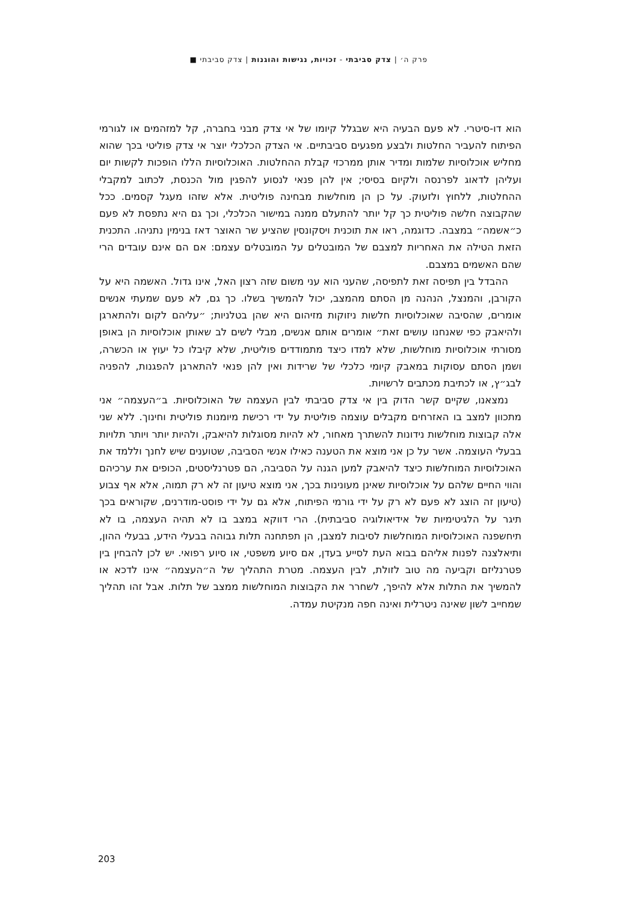פרק ה׳ | צדק סביבתי - זכויות, נגישות והוגנות | צדק סביבתי ■
הוא דו-סיטרי. לא פעם הבעיה היא שבגלל קיומו של אי צדק מבני בחברה, קל למזהמים או לגורמי הפיתוח להעביר החלטות ולבצע מפגעים סביבתיים. אי הצדק הכלכלי יוצר אי צדק פוליטי בכך שהוא מחליש אוכלוסיות שלמות ומדיר אותן ממרכזי קבלת ההחלטות. האוכלוסיות הללו הופכות לקשות יום ועליהן לדאוג לפרנסה ולקיום בסיסי; אין להן פנאי לנסוע להפגין מול הכנסת, לכתוב למקבלי ההחלטות, ללחוץ ולזעוק. על כן הן מוחלשות מבחינה פוליטית. אלא שזהו מעגל קסמים. ככל שהקבוצה חלשה פוליטית כך קל יותר להתעלם ממנה במישור הכלכלי, וכך גם היא נתפסת לא פעם כ״אשמה״ במצבה. כדוגמה, ראו את תוכנית ויסקונסין שהציע שר האוצר דאז בנימין נתניהו. התכנית הזאת הטילה את האחריות למצבם של המובטלים על המובטלים עצמם: אם הם אינם עובדים הרי שהם האשמים במצבם.
ההבדל בין תפיסה זאת לתפיסה, שהעני הוא עני משום שזה רצון האל, אינו גדול. האשמה היא על הקורבן, והמנצל, הנהנה מן הסתם מהמצב, יכול להמשיך בשלו. כך גם, לא פעם שמעתי אנשים אומרים, שהסיבה שאוכלוסיות חלשות ניזוקות מזיהום היא שהן בטלניות; ״עליהם לקום ולהתארגן ולהיאבק כפי שאנחנו עושים זאת״ אומרים אותם אנשים, מבלי לשים לב שאותן אוכלוסיות הן באופן מסורתי אוכלוסיות מוחלשות, שלא למדו כיצד מתמודדים פוליטית, שלא קיבלו כל יעוץ או הכשרה, ושמן הסתם עסוקות במאבק קיומי כלכלי של שרידות ואין להן פנאי להתארגן להפגנות, להפניה לבג״ץ, או לכתיבת מכתבים לרשויות.
נמצאנו, שקיים קשר הדוק בין אי צדק סביבתי לבין העצמה של האוכלוסיות. ב״העצמה״ אני מתכוון למצב בו האזרחים מקבלים עוצמה פוליטית על ידי רכישת מיומנות פוליטית וחינוך. ללא שני אלה קבוצות מוחלשות נידונות להשתרך מאחור, לא להיות מסוגלות להיאבק, ולהיות יותר ויותר תלויות בבעלי העוצמה. אשר על כן אני מוצא את הטענה כאילו אנשי הסביבה, שטוענים שיש לחנך וללמד את האוכלוסיות המוחלשות כיצד להיאבק למען הגנה על הסביבה, הם פטרנליסטים, הכופים את ערכיהם והווי החיים שלהם על אוכלוסיות שאינן מעונינות בכך, אני מוצא טיעון זה לא רק תמוה, אלא אף צבוע (טיעון זה הוצג לא פעם לא רק על ידי גורמי הפיתוח, אלא גם על ידי פוסט-מודרנים, שקוראים בכך תיגר על הלגיטימיות של אידיאולוגיה סביבתית). הרי דווקא במצב בו לא תהיה העצמה, בו לא תיחשפנה האוכלוסיות המוחלשות לסיבות למצבן, הן תפתחנה תלות גבוהה בבעלי הידע, בבעלי ההון, ותיאלצנה לפנות אליהם בבוא העת לסייע בעדן, אם סיוע משפטי, או סיוע רפואי. יש לכן להבחין בין פטרנליזם וקביעה מה טוב לזולת, לבין העצמה. מטרת התהליך של ה״העצמה״ אינו לדכא או להמשיך את התלות אלא להיפך, לשחרר את הקבוצות המוחלשות ממצב של תלות. אבל זהו תהליך שמחייב לשון שאינה ניטרלית ואינה חפה מנקיטת עמדה.
203